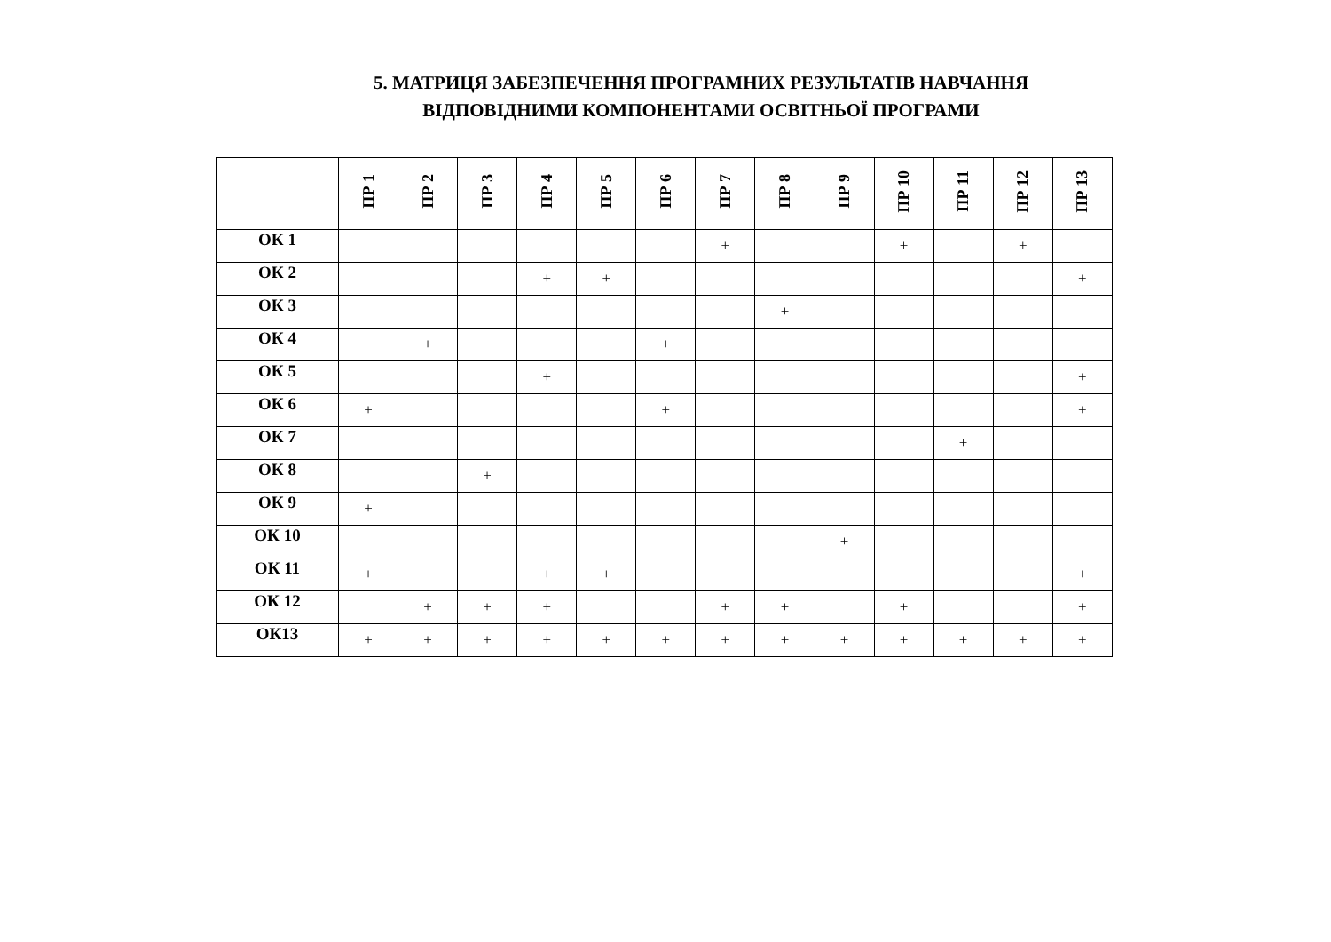5. МАТРИЦЯ ЗАБЕЗПЕЧЕННЯ ПРОГРАМНИХ РЕЗУЛЬТАТІВ НАВЧАННЯ
ВІДПОВІДНИМИ КОМПОНЕНТАМИ ОСВІТНЬОЇ ПРОГРАМИ
| | ПР 1 | ПР 2 | ПР 3 | ПР 4 | ПР 5 | ПР 6 | ПР 7 | ПР 8 | ПР 9 | ПР 10 | ПР 11 | ПР 12 | ПР 13 |
| --- | --- | --- | --- | --- | --- | --- | --- | --- | --- | --- | --- | --- | --- |
| ОК 1 | | | | | | | + | | | + | | + | |
| ОК 2 | | | | + | + | | | | | | | | + |
| ОК 3 | | | | | | | | + | | | | | |
| ОК 4 | | + | | | | + | | | | | | | |
| ОК 5 | | | | + | | | | | | | | | + |
| ОК 6 | + | | | | | + | | | | | | | + |
| ОК 7 | | | | | | | | | | | + | | |
| ОК 8 | | | + | | | | | | | | | | |
| ОК 9 | + | | | | | | | | | | | | |
| ОК 10 | | | | | | | | | + | | | | |
| ОК 11 | + | | | + | + | | | | | | | | + |
| ОК 12 | | + | + | + | | | + | + | | + | | | + |
| ОК13 | + | + | + | + | + | + | + | + | + | + | + | + | + |